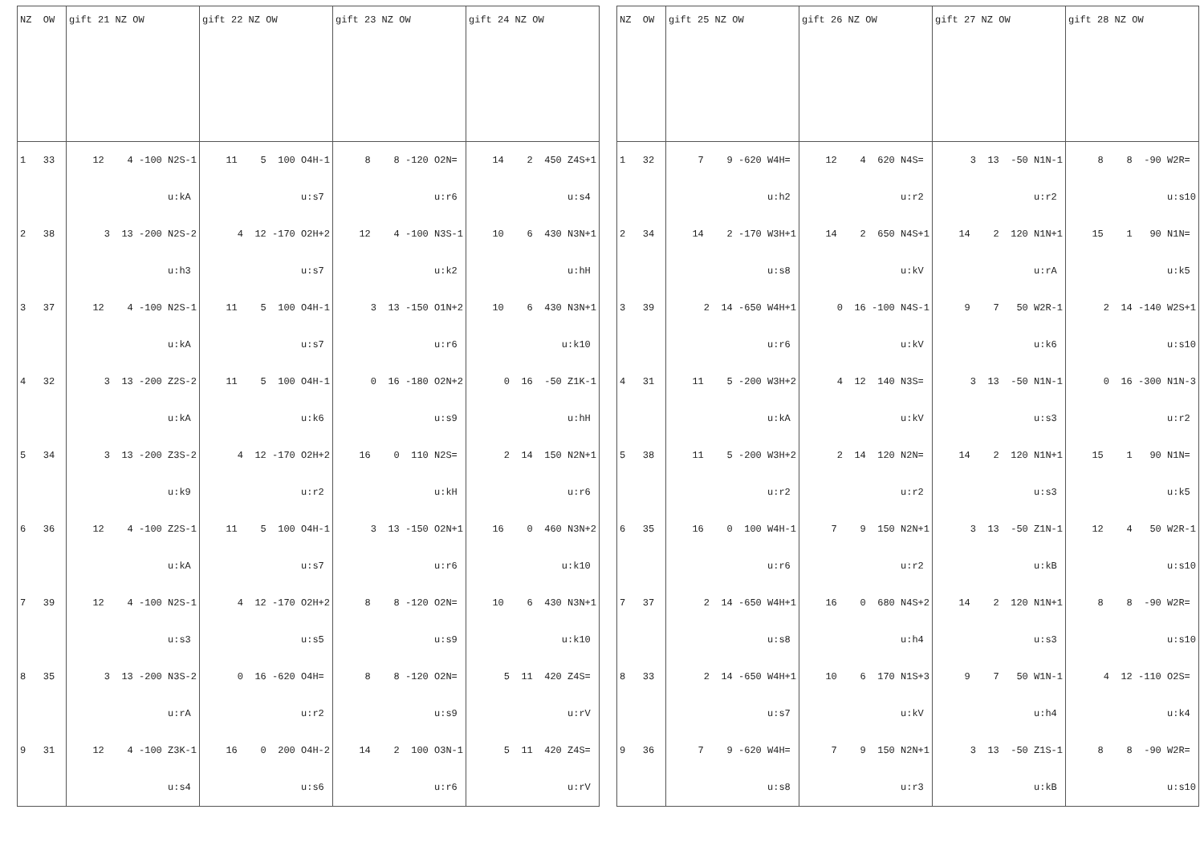| NZ OW | gift 21 NZ OW | gift 22 NZ OW | gift 23 NZ OW | gift 24 NZ OW |
| --- | --- | --- | --- | --- |
| 1 33 | 12 4 -100 N2S-1 u:kA | 11 5 100 O4H-1 u:s7 | 8 8 -120 O2N= u:r6 | 14 2 450 Z4S+1 u:s4 |
| 2 38 | 3 13 -200 N2S-2 u:h3 | 4 12 -170 O2H+2 u:s7 | 12 4 -100 N3S-1 u:k2 | 10 6 430 N3N+1 u:hH |
| 3 37 | 12 4 -100 N2S-1 u:kA | 11 5 100 O4H-1 u:s7 | 3 13 -150 O1N+2 u:r6 | 10 6 430 N3N+1 u:k10 |
| 4 32 | 3 13 -200 Z2S-2 u:kA | 11 5 100 O4H-1 u:k6 | 0 16 -180 O2N+2 u:s9 | 0 16 -50 Z1K-1 u:hH |
| 5 34 | 3 13 -200 Z3S-2 u:k9 | 4 12 -170 O2H+2 u:r2 | 16 0 110 N2S= u:kH | 2 14 150 N2N+1 u:r6 |
| 6 36 | 12 4 -100 Z2S-1 u:kA | 11 5 100 O4H-1 u:s7 | 3 13 -150 O2N+1 u:r6 | 16 0 460 N3N+2 u:k10 |
| 7 39 | 12 4 -100 N2S-1 u:s3 | 4 12 -170 O2H+2 u:s5 | 8 8 -120 O2N= u:s9 | 10 6 430 N3N+1 u:k10 |
| 8 35 | 3 13 -200 N3S-2 u:rA | 0 16 -620 O4H= u:r2 | 8 8 -120 O2N= u:s9 | 5 11 420 Z4S= u:rV |
| 9 31 | 12 4 -100 Z3K-1 u:s4 | 16 0 200 O4H-2 u:s6 | 14 2 100 O3N-1 u:r6 | 5 11 420 Z4S= u:rV |
| NZ OW | gift 25 NZ OW | gift 26 NZ OW | gift 27 NZ OW | gift 28 NZ OW |
| --- | --- | --- | --- | --- |
| 1 32 | 7 9 -620 W4H= u:h2 | 12 4 620 N4S= u:r2 | 3 13 -50 N1N-1 u:r2 | 8 8 -90 W2R= u:s10 |
| 2 34 | 14 2 -170 W3H+1 u:s8 | 14 2 650 N4S+1 u:kV | 14 2 120 N1N+1 u:rA | 15 1 90 N1N= u:k5 |
| 3 39 | 2 14 -650 W4H+1 u:r6 | 0 16 -100 N4S-1 u:kV | 9 7 50 W2R-1 u:k6 | 2 14 -140 W2S+1 u:s10 |
| 4 31 | 11 5 -200 W3H+2 u:kA | 4 12 140 N3S= u:kV | 3 13 -50 N1N-1 u:s3 | 0 16 -300 N1N-3 u:r2 |
| 5 38 | 11 5 -200 W3H+2 u:r2 | 2 14 120 N2N= u:r2 | 14 2 120 N1N+1 u:s3 | 15 1 90 N1N= u:k5 |
| 6 35 | 16 0 100 W4H-1 u:r6 | 7 9 150 N2N+1 u:r2 | 3 13 -50 Z1N-1 u:kB | 12 4 50 W2R-1 u:s10 |
| 7 37 | 2 14 -650 W4H+1 u:s8 | 16 0 680 N4S+2 u:h4 | 14 2 120 N1N+1 u:s3 | 8 8 -90 W2R= u:s10 |
| 8 33 | 2 14 -650 W4H+1 u:s7 | 10 6 170 N1S+3 u:kV | 9 7 50 W1N-1 u:h4 | 4 12 -110 O2S= u:k4 |
| 9 36 | 7 9 -620 W4H= u:s8 | 7 9 150 N2N+1 u:r3 | 3 13 -50 Z1S-1 u:kB | 8 8 -90 W2R= u:s10 |